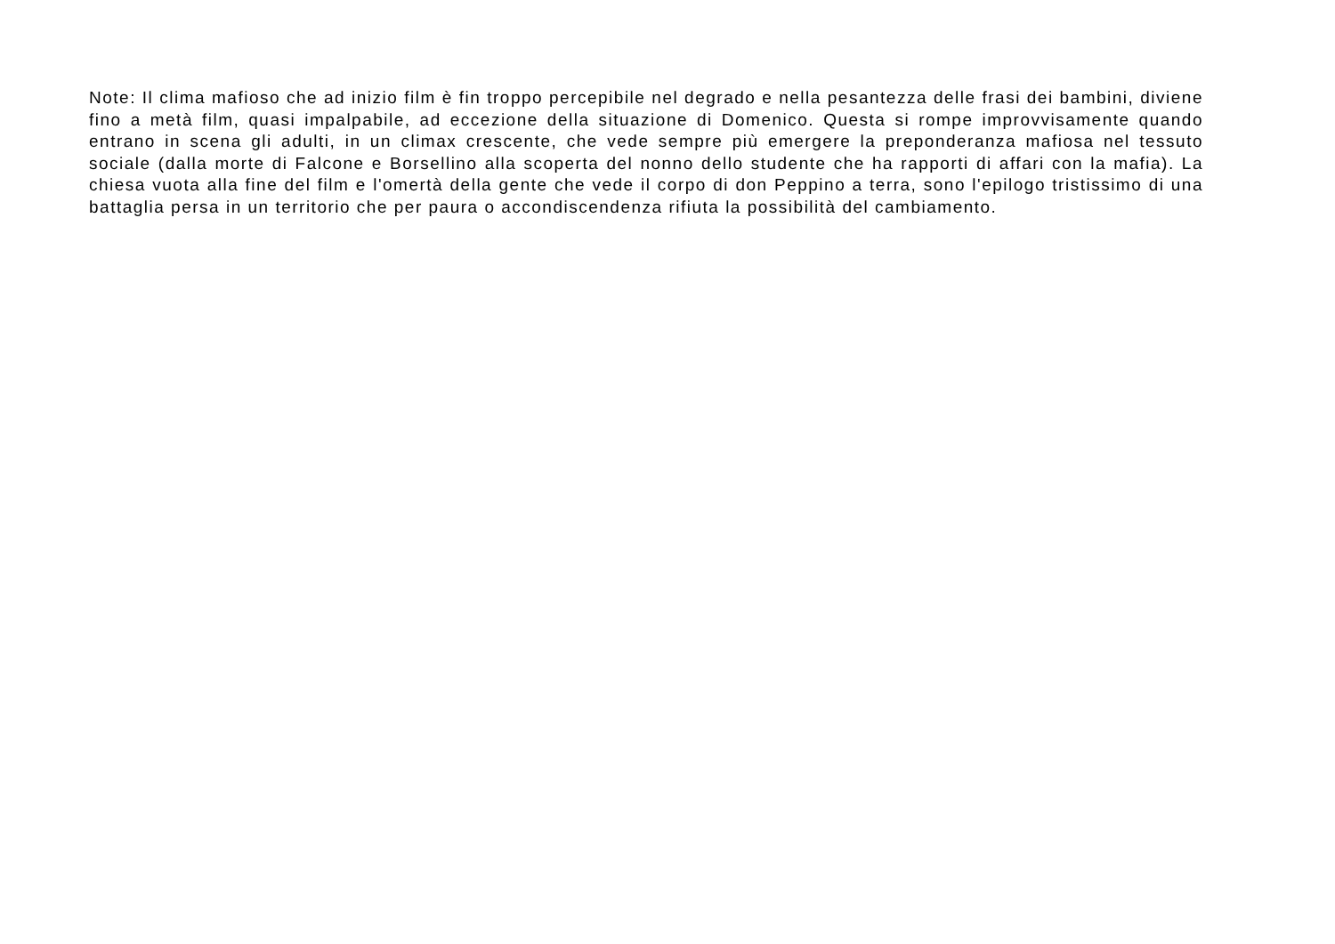Note: Il clima mafioso che ad inizio film è fin troppo percepibile nel degrado e nella pesantezza delle frasi dei bambini, diviene fino a metà film, quasi impalpabile, ad eccezione della situazione di Domenico. Questa si rompe improvvisamente quando entrano in scena gli adulti, in un climax crescente, che vede sempre più emergere la preponderanza mafiosa nel tessuto sociale (dalla morte di Falcone e Borsellino alla scoperta del nonno dello studente che ha rapporti di affari con la mafia). La chiesa vuota alla fine del film e l'omertà della gente che vede il corpo di don Peppino a terra, sono l'epilogo tristissimo di una battaglia persa in un territorio che per paura o accondiscendenza rifiuta la possibilità del cambiamento.